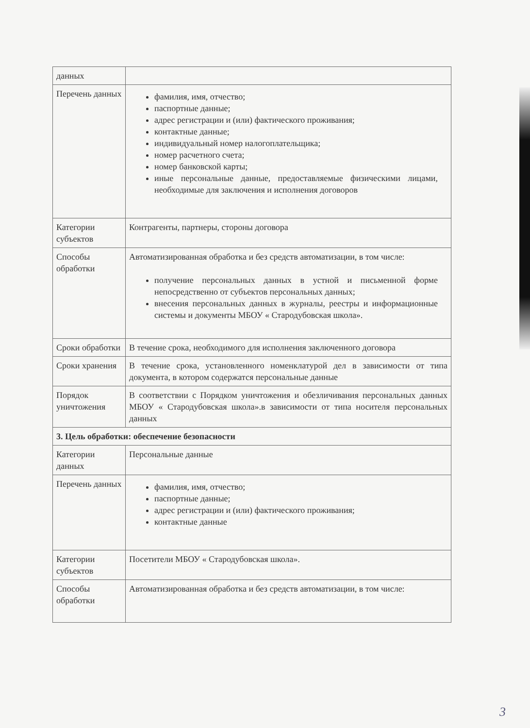| данных | |
| Перечень данных | фамилия, имя, отчество; паспортные данные; адрес регистрации и (или) фактического проживания; контактные данные; индивидуальный номер налогоплательщика; номер расчетного счета; номер банковской карты; иные персональные данные, предоставляемые физическими лицами, необходимые для заключения и исполнения договоров |
| Категории субъектов | Контрагенты, партнеры, стороны договора |
| Способы обработки | Автоматизированная обработка и без средств автоматизации, в том числе: получение персональных данных в устной и письменной форме непосредственно от субъектов персональных данных; внесения персональных данных в журналы, реестры и информационные системы и документы МБОУ « Стародубовская школа». |
| Сроки обработки | В течение срока, необходимого для исполнения заключенного договора |
| Сроки хранения | В течение срока, установленного номенклатурой дел в зависимости от типа документа, в котором содержатся персональные данные |
| Порядок уничтожения | В соответствии с Порядком уничтожения и обезличивания персональных данных МБОУ « Стародубовская школа».в зависимости от типа носителя персональных данных |
| 3. Цель обработки: обеспечение безопасности | |
| Категории данных | Персональные данные |
| Перечень данных | фамилия, имя, отчество; паспортные данные; адрес регистрации и (или) фактического проживания; контактные данные |
| Категории субъектов | Посетители МБОУ « Стародубовская школа». |
| Способы обработки | Автоматизированная обработка и без средств автоматизации, в том числе: |
3